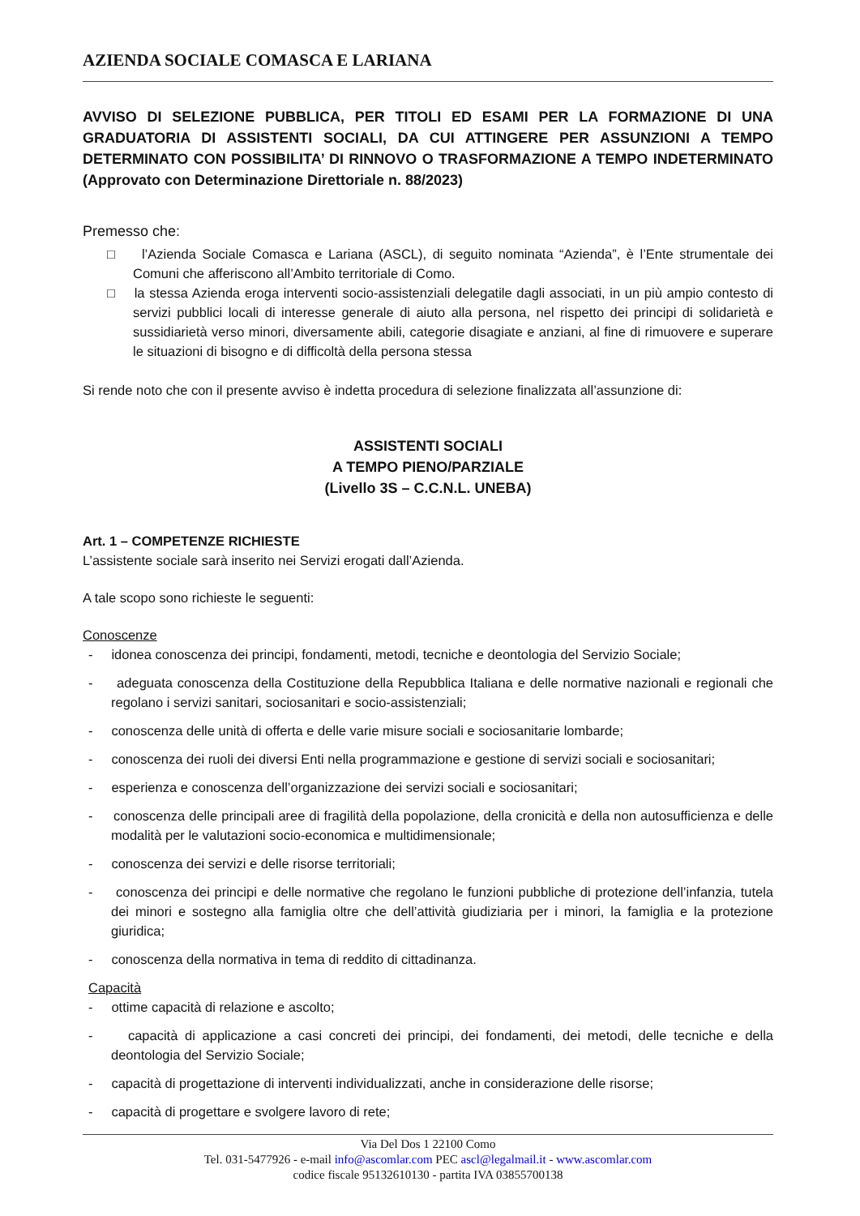AZIENDA SOCIALE COMASCA E LARIANA
AVVISO DI SELEZIONE PUBBLICA, PER TITOLI ED ESAMI PER LA FORMAZIONE DI UNA GRADUATORIA DI ASSISTENTI SOCIALI, DA CUI ATTINGERE PER ASSUNZIONI A TEMPO DETERMINATO CON POSSIBILITA’ DI RINNOVO O TRASFORMAZIONE A TEMPO INDETERMINATO (Approvato con Determinazione Direttoriale n. 88/2023)
Premesso che:
□ l’Azienda Sociale Comasca e Lariana (ASCL), di seguito nominata “Azienda”, è l’Ente strumentale dei Comuni che afferiscono all’Ambito territoriale di Como.
□ la stessa Azienda eroga interventi socio-assistenziali delegatile dagli associati, in un più ampio contesto di servizi pubblici locali di interesse generale di aiuto alla persona, nel rispetto dei principi di solidarietà e sussidiarietà verso minori, diversamente abili, categorie disagiate e anziani, al fine di rimuovere e superare le situazioni di bisogno e di difficoltà della persona stessa
Si rende noto che con il presente avviso è indetta procedura di selezione finalizzata all’assunzione di:
ASSISTENTI SOCIALI
A TEMPO PIENO/PARZIALE
(Livello 3S – C.C.N.L. UNEBA)
Art. 1 – COMPETENZE RICHIESTE
L’assistente sociale sarà inserito nei Servizi erogati dall’Azienda.
A tale scopo sono richieste le seguenti:
Conoscenze
- idonea conoscenza dei principi, fondamenti, metodi, tecniche e deontologia del Servizio Sociale;
- adeguata conoscenza della Costituzione della Repubblica Italiana e delle normative nazionali e regionali che regolano i servizi sanitari, sociosanitari e socio-assistenziali;
- conoscenza delle unità di offerta e delle varie misure sociali e sociosanitarie lombarde;
- conoscenza dei ruoli dei diversi Enti nella programmazione e gestione di servizi sociali e sociosanitari;
- esperienza e conoscenza dell’organizzazione dei servizi sociali e sociosanitari;
- conoscenza delle principali aree di fragilità della popolazione, della cronicità e della non autosufficienza e delle modalità per le valutazioni socio-economica e multidimensionale;
- conoscenza dei servizi e delle risorse territoriali;
- conoscenza dei principi e delle normative che regolano le funzioni pubbliche di protezione dell’infanzia, tutela dei minori e sostegno alla famiglia oltre che dell’attività giudiziaria per i minori, la famiglia e la protezione giuridica;
- conoscenza della normativa in tema di reddito di cittadinanza.
Capacità
- ottime capacità di relazione e ascolto;
- capacità di applicazione a casi concreti dei principi, dei fondamenti, dei metodi, delle tecniche e della deontologia del Servizio Sociale;
- capacità di progettazione di interventi individualizzati, anche in considerazione delle risorse;
- capacità di progettare e svolgere lavoro di rete;
Via Del Dos 1 22100 Como
Tel. 031-5477926 - e-mail info@ascomlar.com PEC ascl@legalmail.it - www.ascomlar.com
codice fiscale 95132610130 - partita IVA 03855700138